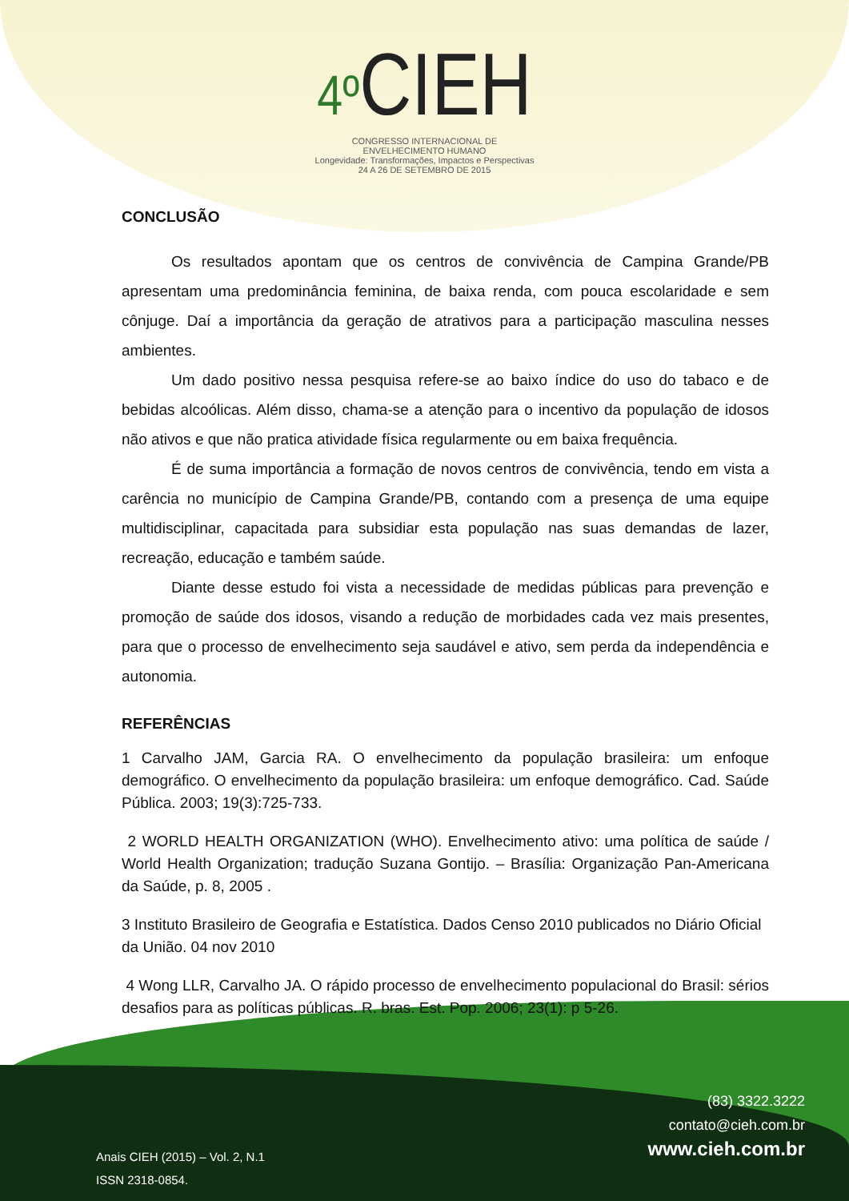4º CIEH
CONGRESSO INTERNACIONAL DE
ENVELHECIMENTO HUMANO
Longevidade: Transformações, Impactos e Perspectivas
24 A 26 DE SETEMBRO DE 2015
CONCLUSÃO
Os resultados apontam que os centros de convivência de Campina Grande/PB apresentam uma predominância feminina, de baixa renda, com pouca escolaridade e sem cônjuge. Daí a importância da geração de atrativos para a participação masculina nesses ambientes.
Um dado positivo nessa pesquisa refere-se ao baixo índice do uso do tabaco e de bebidas alcoólicas. Além disso, chama-se a atenção para o incentivo da população de idosos não ativos e que não pratica atividade física regularmente ou em baixa frequência.
É de suma importância a formação de novos centros de convivência, tendo em vista a carência no município de Campina Grande/PB, contando com a presença de uma equipe multidisciplinar, capacitada para subsidiar esta população nas suas demandas de lazer, recreação, educação e também saúde.
Diante desse estudo foi vista a necessidade de medidas públicas para prevenção e promoção de saúde dos idosos, visando a redução de morbidades cada vez mais presentes, para que o processo de envelhecimento seja saudável e ativo, sem perda da independência e autonomia.
REFERÊNCIAS
1 Carvalho JAM, Garcia RA. O envelhecimento da população brasileira: um enfoque demográfico. O envelhecimento da população brasileira: um enfoque demográfico. Cad. Saúde Pública. 2003; 19(3):725-733.
2 WORLD HEALTH ORGANIZATION (WHO). Envelhecimento ativo: uma política de saúde / World Health Organization; tradução Suzana Gontijo. – Brasília: Organização Pan-Americana da Saúde, p. 8, 2005 .
3 Instituto Brasileiro de Geografia e Estatística. Dados Censo 2010 publicados no Diário Oficial da União. 04 nov 2010
4 Wong LLR, Carvalho JA. O rápido processo de envelhecimento populacional do Brasil: sérios desafios para as políticas públicas. R. bras. Est. Pop. 2006; 23(1): p 5-26.
(83) 3322.3222
contato@cieh.com.br
www.cieh.com.br
Anais CIEH (2015) – Vol. 2, N.1
ISSN 2318-0854.